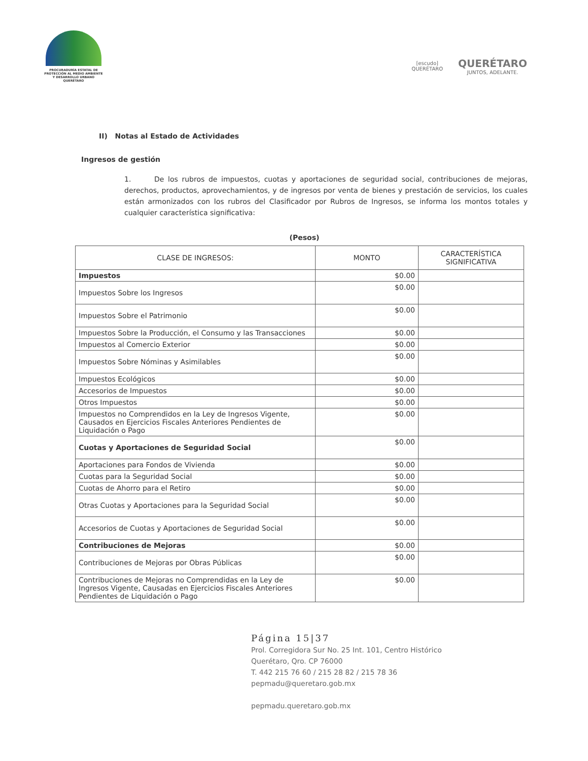PROCURADURÍA ESTATAL DE
PROTECCIÓN AL MEDIO AMBIENTE
Y DESARROLLO URBANO
QUERÉTARO
[escudo]
QUERÉTARO
QUERÉTARO
JUNTOS, ADELANTE.
II) Notas al Estado de Actividades
Ingresos de gestión
1. De los rubros de impuestos, cuotas y aportaciones de seguridad social, contribuciones de mejoras, derechos, productos, aprovechamientos, y de ingresos por venta de bienes y prestación de servicios, los cuales están armonizados con los rubros del Clasificador por Rubros de Ingresos, se informa los montos totales y cualquier característica significativa:
(Pesos)
| CLASE DE INGRESOS: | MONTO | CARACTERÍSTICA SIGNIFICATIVA |
| --- | --- | --- |
| Impuestos | $0.00 | |
| Impuestos Sobre los Ingresos | $0.00 | |
| Impuestos Sobre el Patrimonio | $0.00 | |
| Impuestos Sobre la Producción, el Consumo y las Transacciones | $0.00 | |
| Impuestos al Comercio Exterior | $0.00 | |
| Impuestos Sobre Nóminas y Asimilables | $0.00 | |
| Impuestos Ecológicos | $0.00 | |
| Accesorios de Impuestos | $0.00 | |
| Otros Impuestos | $0.00 | |
| Impuestos no Comprendidos en la Ley de Ingresos Vigente, Causados en Ejercicios Fiscales Anteriores Pendientes de Liquidación o Pago | $0.00 | |
| Cuotas y Aportaciones de Seguridad Social | $0.00 | |
| Aportaciones para Fondos de Vivienda | $0.00 | |
| Cuotas para la Seguridad Social | $0.00 | |
| Cuotas de Ahorro para el Retiro | $0.00 | |
| Otras Cuotas y Aportaciones para la Seguridad Social | $0.00 | |
| Accesorios de Cuotas y Aportaciones de Seguridad Social | $0.00 | |
| Contribuciones de Mejoras | $0.00 | |
| Contribuciones de Mejoras por Obras Públicas | $0.00 | |
| Contribuciones de Mejoras no Comprendidas en la Ley de Ingresos Vigente, Causadas en Ejercicios Fiscales Anteriores Pendientes de Liquidación o Pago | $0.00 | |
Página 15|37
Prol. Corregidora Sur No. 25 Int. 101, Centro Histórico
Querétaro, Qro. CP 76000
T. 442 215 76 60 / 215 28 82 / 215 78 36
pepmadu@queretaro.gob.mx
pepmadu.queretaro.gob.mx